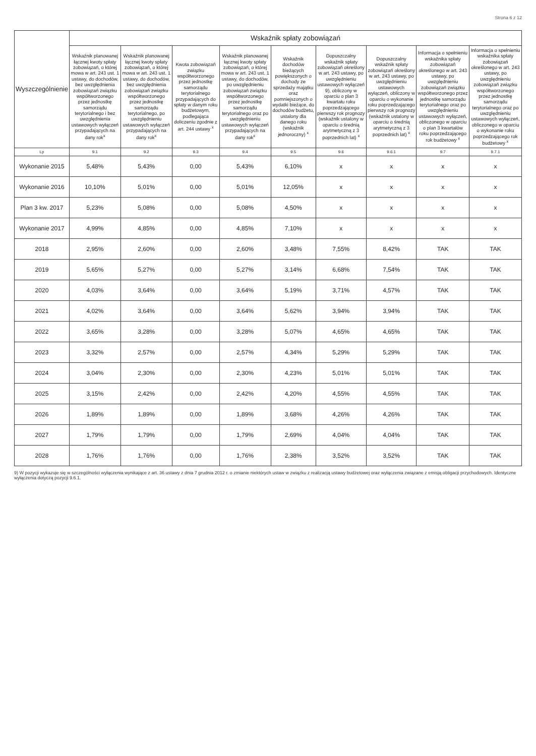Strona 6 z 12
| Wyszczególnienie | Wskaźnik spłaty zobowiązań | | | | | | | | |
| --- | --- | --- | --- | --- | --- | --- | --- | --- | --- |
| | Wskaźnik planowanej łącznej kwoty spłaty zobowiązań, o której mowa w art. 243 ust. 1 ustawy, do dochodów, bez uwzględnienia zobowiązań związku współtworzonego przez jednostkę samorządu terytorialnego i bez uwzględnienia ustawowych wyłączeń przypadających na dany rok<sup>x</sup> | Wskaźnik planowanej łącznej kwoty spłaty zobowiązań, o której mowa w art. 243 ust. 1 ustawy, do dochodów, bez uwzględnienia zobowiązań związku współtworzonego przez jednostkę samorządu terytorialnego, po uwzględnieniu ustawowych wyłączeń przypadających na dany rok<sup>x</sup> | Kwota zobowiązań związku współtworzonego przez jednostkę samorządu terytorialnego przypadających do spłaty w danym roku budżetowym, podlegająca doliczeniu zgodnie z art. 244 ustawy <sup>x</sup> | Wskaźnik planowanej łącznej kwoty spłaty zobowiązań, o której mowa w art. 243 ust. 1 ustawy, do dochodów, po uwzględnieniu zobowiązań związku współtworzonego przez jednostkę samorządu terytorialnego oraz po uwzględnieniu ustawowych wyłączeń przypadających na dany rok<sup>x</sup> | Wskaźnik dochodów bieżących powiększonych o dochody ze sprzedaży majątku oraz pomniejszonych o wydatki bieżące, do dochodów budżetu, ustalony dla danego roku (wskaźnik jednoroczny) <sup>x</sup> | Dopuszczalny wskaźnik spłaty zobowiązań określony w art. 243 ustawy, po uwzględnieniu ustawowych wyłączeń 9), obliczony w oparciu o plan 3 kwartału roku poprzedzającego pierwszy rok prognozy (wskaźnik ustalony w oparciu o średnią arytmetyczną z 3 poprzednich lat) <sup>x</sup> | Dopuszczalny wskaźnik spłaty zobowiązań określony w art. 243 ustawy, po uwzględnieniu ustawowych wyłączeń, obliczony w oparciu o wykonanie roku poprzedzającego pierwszy rok prognozy (wskaźnik ustalony w oparciu o średnią arytmetyczną z 3 poprzednich lat) <sup>x</sup> | Informacja o spełnieniu wskaźnika spłaty zobowiązań określonego w art. 243 ustawy, po uwzględnieniu zobowiązań związku współtworzonego przez jednostkę samorządu terytorialnego oraz po uwzględnieniu ustawowych wyłączeń, obliczonego w oparciu o plan 3 kwartałów roku poprzedzającego rok budżetowy <sup>x</sup> | Informacja o spełnieniu wskaźnika spłaty zobowiązań określonego w art. 243 ustawy, po uwzględnieniu zobowiązań związku współtworzonego przez jednostkę samorządu terytorialnego oraz po uwzględnieniu ustawowych wyłączeń, obliczonego w oparciu o wykonanie roku poprzedzającego rok budżetowy <sup>x</sup> |
| Lp | 9.1 | 9.2 | 9.3 | 9.4 | 9.5 | 9.6 | 9.6.1 | 9.7 | 9.7.1 |
| Wykonanie 2015 | 5,48% | 5,43% | 0,00 | 5,43% | 6,10% | x | x | x | x |
| Wykonanie 2016 | 10,10% | 5,01% | 0,00 | 5,01% | 12,05% | x | x | x | x |
| Plan 3 kw. 2017 | 5,23% | 5,08% | 0,00 | 5,08% | 4,50% | x | x | x | x |
| Wykonanie 2017 | 4,99% | 4,85% | 0,00 | 4,85% | 7,10% | x | x | x | x |
| 2018 | 2,95% | 2,60% | 0,00 | 2,60% | 3,48% | 7,55% | 8,42% | TAK | TAK |
| 2019 | 5,65% | 5,27% | 0,00 | 5,27% | 3,14% | 6,68% | 7,54% | TAK | TAK |
| 2020 | 4,03% | 3,64% | 0,00 | 3,64% | 5,19% | 3,71% | 4,57% | TAK | TAK |
| 2021 | 4,02% | 3,64% | 0,00 | 3,64% | 5,62% | 3,94% | 3,94% | TAK | TAK |
| 2022 | 3,65% | 3,28% | 0,00 | 3,28% | 5,07% | 4,65% | 4,65% | TAK | TAK |
| 2023 | 3,32% | 2,57% | 0,00 | 2,57% | 4,34% | 5,29% | 5,29% | TAK | TAK |
| 2024 | 3,04% | 2,30% | 0,00 | 2,30% | 4,23% | 5,01% | 5,01% | TAK | TAK |
| 2025 | 3,15% | 2,42% | 0,00 | 2,42% | 4,20% | 4,55% | 4,55% | TAK | TAK |
| 2026 | 1,89% | 1,89% | 0,00 | 1,89% | 3,68% | 4,26% | 4,26% | TAK | TAK |
| 2027 | 1,79% | 1,79% | 0,00 | 1,79% | 2,69% | 4,04% | 4,04% | TAK | TAK |
| 2028 | 1,76% | 1,76% | 0,00 | 1,76% | 2,38% | 3,52% | 3,52% | TAK | TAK |
9) W pozycji wykazuje się w szczególności wyłączenia wynikające z art. 36 ustawy z dnia 7 grudnia 2012 r. o zmianie niektórych ustaw w związku z realizacją ustawy budżetowej oraz wyłączenia związane z emisją obligacji przychodowych. Identyczne wyłączenia dotyczą pozycji 9.6.1.